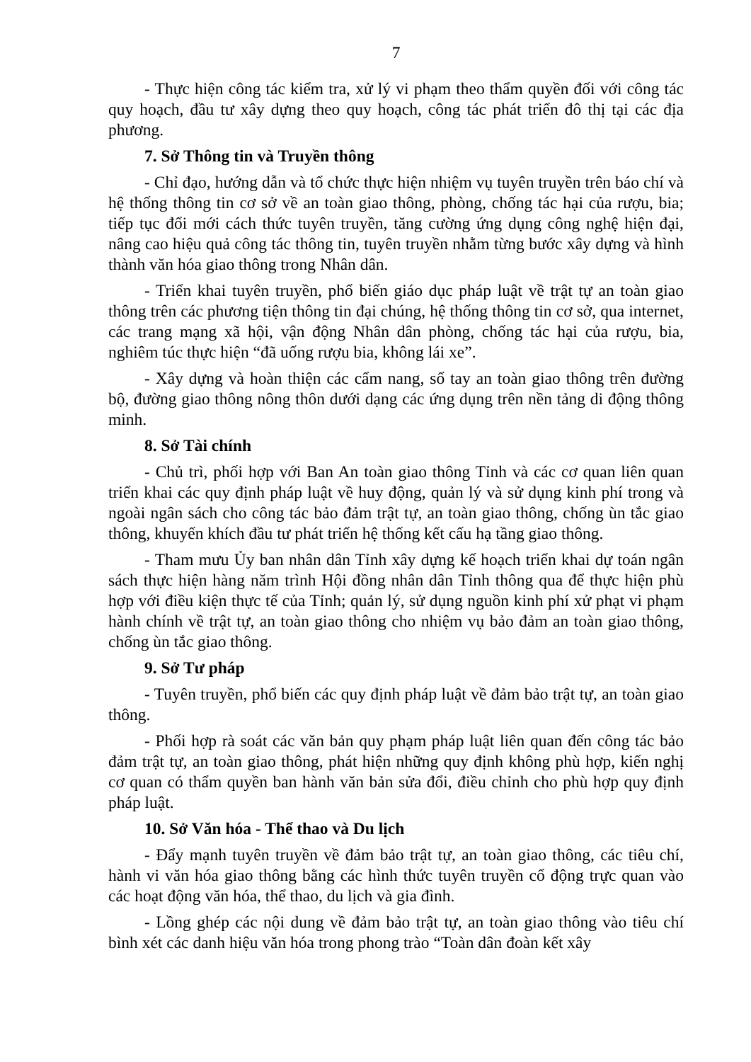7
- Thực hiện công tác kiểm tra, xử lý vi phạm theo thẩm quyền đối với công tác quy hoạch, đầu tư xây dựng theo quy hoạch, công tác phát triển đô thị tại các địa phương.
7. Sở Thông tin và Truyền thông
- Chỉ đạo, hướng dẫn và tổ chức thực hiện nhiệm vụ tuyên truyền trên báo chí và hệ thống thông tin cơ sở về an toàn giao thông, phòng, chống tác hại của rượu, bia; tiếp tục đổi mới cách thức tuyên truyền, tăng cường ứng dụng công nghệ hiện đại, nâng cao hiệu quả công tác thông tin, tuyên truyền nhằm từng bước xây dựng và hình thành văn hóa giao thông trong Nhân dân.
- Triển khai tuyên truyền, phổ biến giáo dục pháp luật về trật tự an toàn giao thông trên các phương tiện thông tin đại chúng, hệ thống thông tin cơ sở, qua internet, các trang mạng xã hội, vận động Nhân dân phòng, chống tác hại của rượu, bia, nghiêm túc thực hiện “đã uống rượu bia, không lái xe”.
- Xây dựng và hoàn thiện các cẩm nang, sổ tay an toàn giao thông trên đường bộ, đường giao thông nông thôn dưới dạng các ứng dụng trên nền tảng di động thông minh.
8. Sở Tài chính
- Chủ trì, phối hợp với Ban An toàn giao thông Tỉnh và các cơ quan liên quan triển khai các quy định pháp luật về huy động, quản lý và sử dụng kinh phí trong và ngoài ngân sách cho công tác bảo đảm trật tự, an toàn giao thông, chống ùn tắc giao thông, khuyến khích đầu tư phát triển hệ thống kết cấu hạ tầng giao thông.
- Tham mưu Ủy ban nhân dân Tỉnh xây dựng kế hoạch triển khai dự toán ngân sách thực hiện hàng năm trình Hội đồng nhân dân Tỉnh thông qua để thực hiện phù hợp với điều kiện thực tế của Tỉnh; quản lý, sử dụng nguồn kinh phí xử phạt vi phạm hành chính về trật tự, an toàn giao thông cho nhiệm vụ bảo đảm an toàn giao thông, chống ùn tắc giao thông.
9. Sở Tư pháp
- Tuyên truyền, phổ biến các quy định pháp luật về đảm bảo trật tự, an toàn giao thông.
- Phối hợp rà soát các văn bản quy phạm pháp luật liên quan đến công tác bảo đảm trật tự, an toàn giao thông, phát hiện những quy định không phù hợp, kiến nghị cơ quan có thẩm quyền ban hành văn bản sửa đổi, điều chỉnh cho phù hợp quy định pháp luật.
10. Sở Văn hóa - Thể thao và Du lịch
- Đẩy mạnh tuyên truyền về đảm bảo trật tự, an toàn giao thông, các tiêu chí, hành vi văn hóa giao thông bằng các hình thức tuyên truyền cổ động trực quan vào các hoạt động văn hóa, thể thao, du lịch và gia đình.
- Lồng ghép các nội dung về đảm bảo trật tự, an toàn giao thông vào tiêu chí bình xét các danh hiệu văn hóa trong phong trào “Toàn dân đoàn kết xây